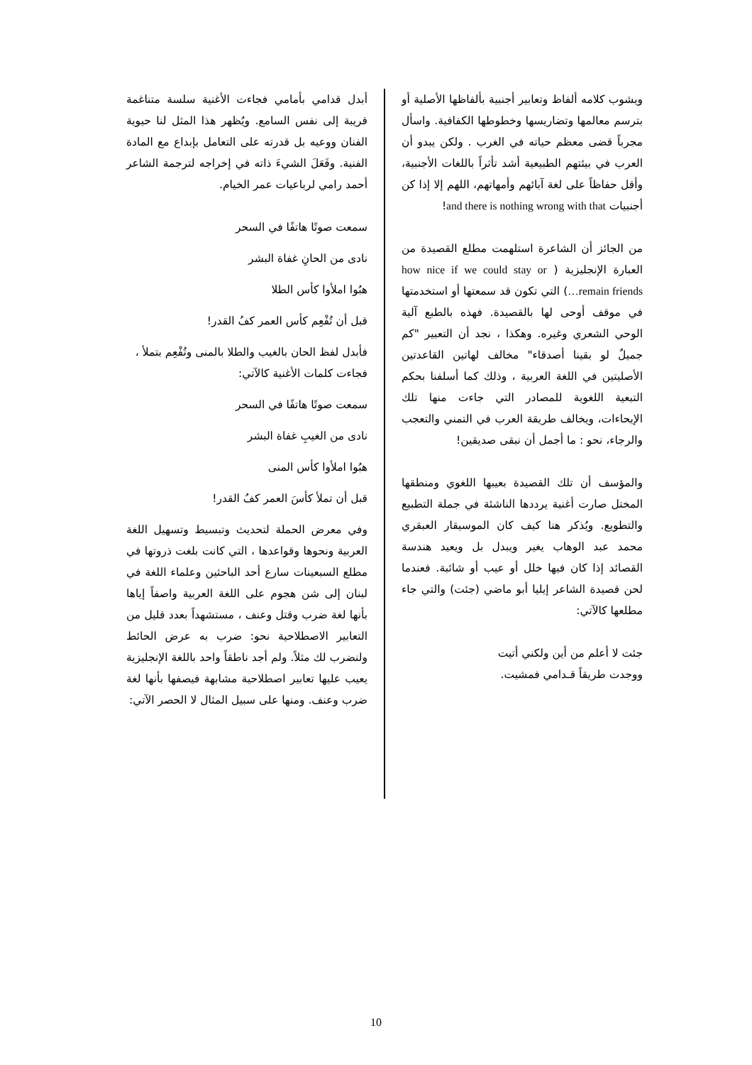ويشوب كلامه ألفاظ وتعابير أجنبية بألفاظها الأصلية أو بترسم معالمها وتضاريسها وخطوطها الكفافية. واسأل مجرباً قضى معظم حياته في الغرب . ولكن يبدو أن العرب في بيئتهم الطبيعية أشد تأثراً باللغات الأجنبية، وأقل حفاظاً على لغة آبائهم وأمهاتهم، اللهم إلا إذا كن أجنبيات and there is nothing wrong with that!
من الجائز أن الشاعرة استلهمت مطلع القصيدة من العبارة الإنجليزية ( how nice if we could stay or remain friends…) التي تكون قد سمعتها أو استخدمتها في موقف أوحى لها بالقصيدة. فهذه بالطبع آلية الوحي الشعري وغيره. وهكذا ، نجد أن التعبير "كم جميلٌ لو بقينا أصدقاء" مخالف لهاتين القاعدتين الأصليتين في اللغة العربية ، وذلك كما أسلفنا بحكم التبعية اللغوية للمصادر التي جاءت منها تلك الإيحاءات، ويخالف طريقة العرب في التمني والتعجب والرجاء، نحو : ما أجمل أن نبقى صديقين!
والمؤسف أن تلك القصيدة بعيبها اللغوي ومنطقها المختل صارت أغنية يرددها الناشئة في جملة التطبيع والتطويع. ويُذكر هنا كيف كان الموسيقار العبقري محمد عبد الوهاب يغير ويبدل بل ويعيد هندسة القصائد إذا كان فيها خلل أو عيب أو شائبة. فعندما لحن قصيدة الشاعر إيليا أبو ماضي (جئت) والتي جاء مطلعها كالآتي:
جئت لا أعلم من أين ولكني أتيت
ووجدت طريقاً قـدامي فمشيت.
أبدل قدامي بأمامي فجاءت الأغنية سلسة متناغمة قريبة إلى نفس السامع. ويُظهر هذا المثل لنا حيوية الفنان ووعيه بل قدرته على التعامل بإبداع مع المادة الفنية. وفَعَلَ الشيءَ ذاته في إخراجه لترجمة الشاعر أحمد رامي لرباعيات عمر الخيام.
سمعت صوتًا هاتفًا في السحر
نادى من الحانِ غفاة البشر
هبُوا املأوا كأس الطلا
قبل أن تُفْعِم كأس العمر كفُ القدر!
فأبدل لفظ الحان بالغيب والطلا بالمنى وتُفْعِم بتملأ ، فجاءت كلمات الأغنية كالآتي:
سمعت صوتًا هاتفًا في السحر
نادى من الغيبِ غفاة البشر
هبُوا املأوا كأس المنى
قبل أن تملأ كأسَ العمر كفُ القدر!
وفي معرض الحملة لتحديث وتبسيط وتسهيل اللغة العربية ونحوها وقواعدها ، التي كانت بلغت ذروتها في مطلع السبعينات سارع أحد الباحثين وعلماء اللغة في لبنان إلى شن هجوم على اللغة العربية واصفاً إياها بأنها لغة ضرب وقتل وعنف ، مستشهداً بعدد قليل من التعابير الاصطلاحية نحو: ضرب به عرض الحائط ولنضرب لك مثلاً. ولم أجد ناطقاً واحد باللغة الإنجليزية يعيب عليها تعابير اصطلاحية مشابهة فيصفها بأنها لغة ضرب وعنف. ومنها على سبيل المثال لا الحصر الآتي:
10